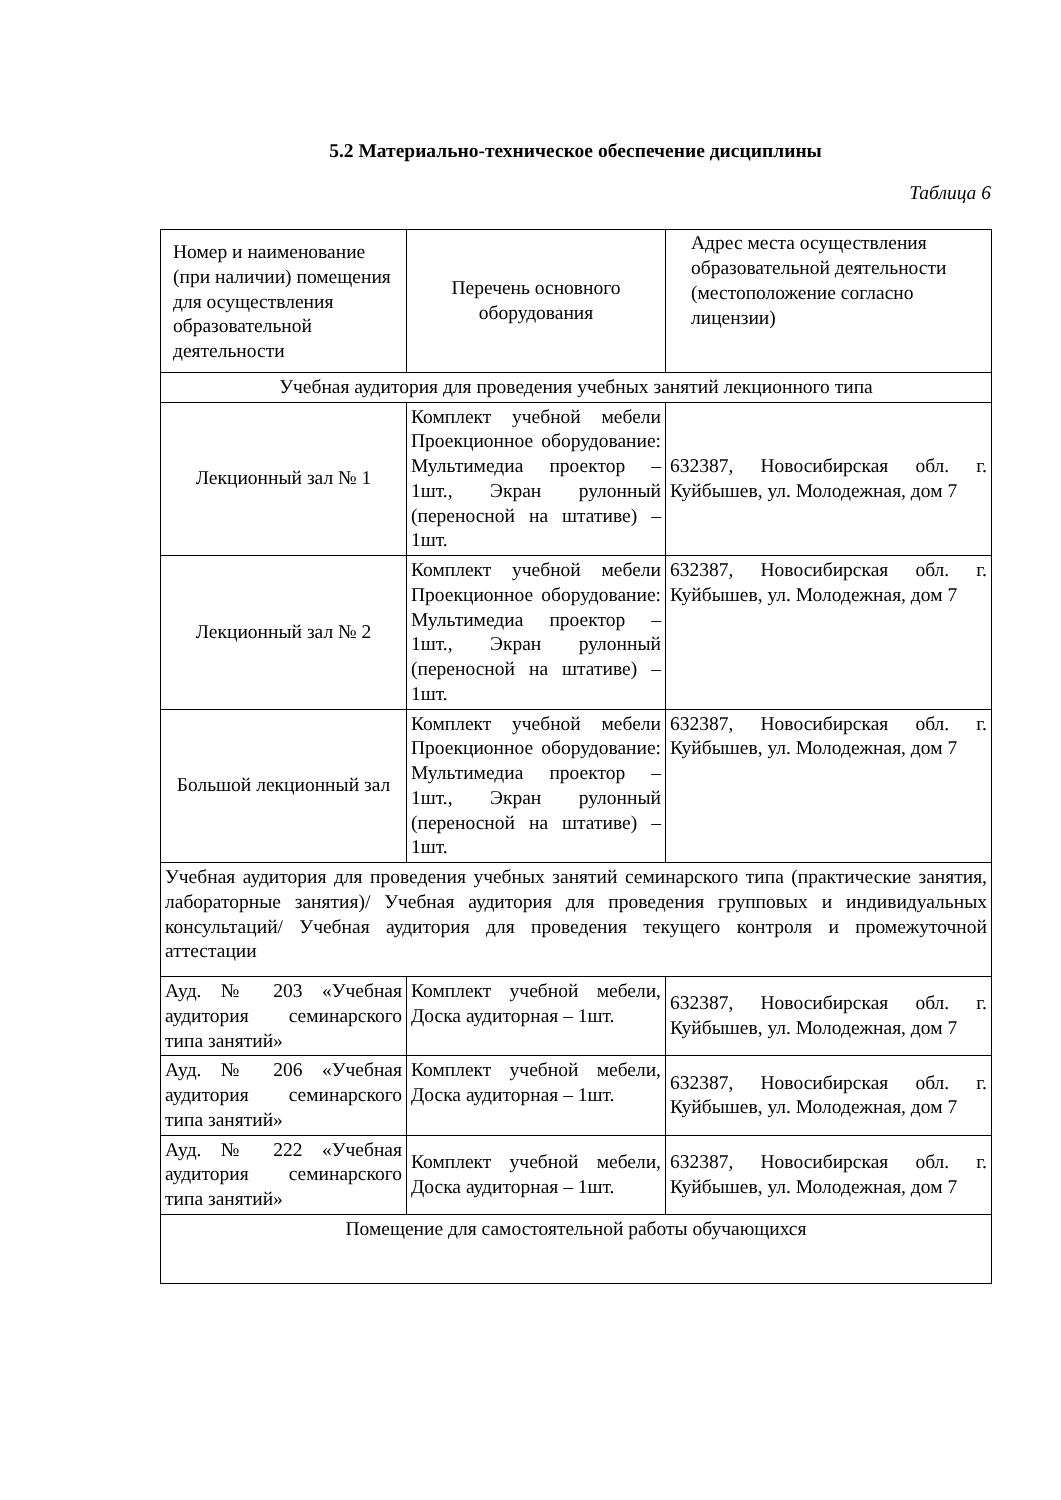5.2 Материально-техническое обеспечение дисциплины
Таблица 6
| Номер и наименование (при наличии) помещения для осуществления образовательной деятельности | Перечень основного оборудования | Адрес места осуществления образовательной деятельности (местоположение согласно лицензии) |
| --- | --- | --- |
| Учебная аудитория для проведения учебных занятий лекционного типа | | |
| Лекционный зал № 1 | Комплект учебной мебели Проекционное оборудование: Мультимедиа проектор – 1шт., Экран рулонный (переносной на штативе) – 1шт. | 632387, Новосибирская обл. г. Куйбышев, ул. Молодежная, дом 7 |
| Лекционный зал № 2 | Комплект учебной мебели Проекционное оборудование: Мультимедиа проектор – 1шт., Экран рулонный (переносной на штативе) – 1шт. | 632387, Новосибирская обл. г. Куйбышев, ул. Молодежная, дом 7 |
| Большой лекционный зал | Комплект учебной мебели Проекционное оборудование: Мультимедиа проектор – 1шт., Экран рулонный (переносной на штативе) – 1шт. | 632387, Новосибирская обл. г. Куйбышев, ул. Молодежная, дом 7 |
| Учебная аудитория для проведения учебных занятий семинарского типа (практические занятия, лабораторные занятия)/ Учебная аудитория для проведения групповых и индивидуальных консультаций/ Учебная аудитория для проведения текущего контроля и промежуточной аттестации | | |
| Ауд. № 203 «Учебная аудитория семинарского типа занятий» | Комплект учебной мебели, Доска аудиторная – 1шт. | 632387, Новосибирская обл. г. Куйбышев, ул. Молодежная, дом 7 |
| Ауд. № 206 «Учебная аудитория семинарского типа занятий» | Комплект учебной мебели, Доска аудиторная – 1шт. | 632387, Новосибирская обл. г. Куйбышев, ул. Молодежная, дом 7 |
| Ауд. № 222 «Учебная аудитория семинарского типа занятий» | Комплект учебной мебели, Доска аудиторная – 1шт. | 632387, Новосибирская обл. г. Куйбышев, ул. Молодежная, дом 7 |
| Помещение для самостоятельной работы обучающихся | | |